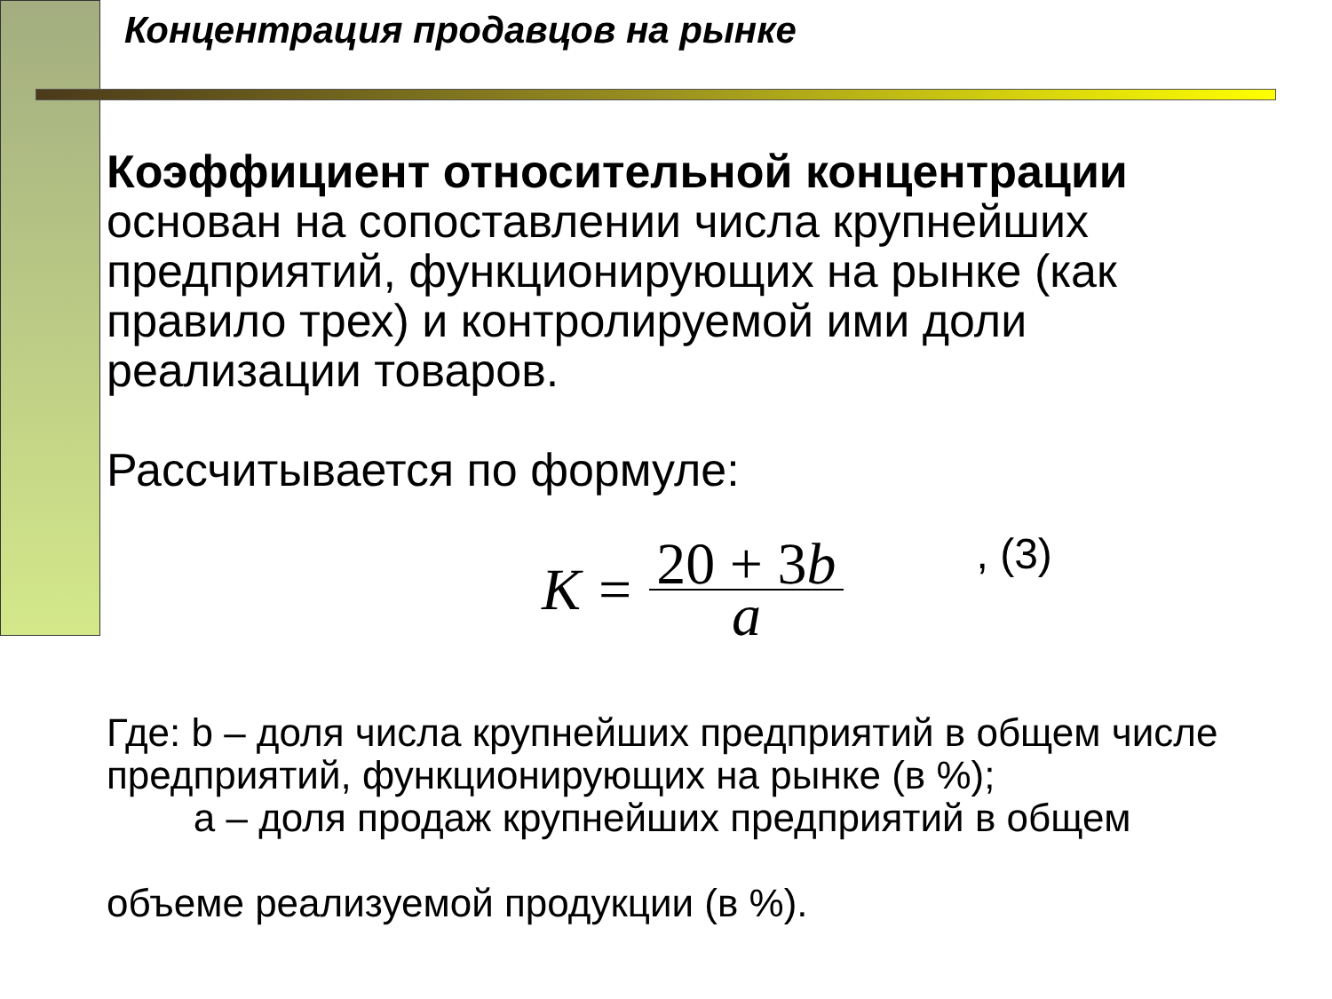Концентрация продавцов на рынке
Коэффициент относительной концентрации основан на сопоставлении числа крупнейших предприятий, функционирующих на рынке (как правило трех) и контролируемой ими доли реализации товаров.
Рассчитывается по формуле:
K = 20 + 3b a, (3)
Где: b – доля числа крупнейших предприятий в общем числе предприятий, функционирующих на рынке (в %);
а – доля продаж крупнейших предприятий в общем
объеме реализуемой продукции (в %).